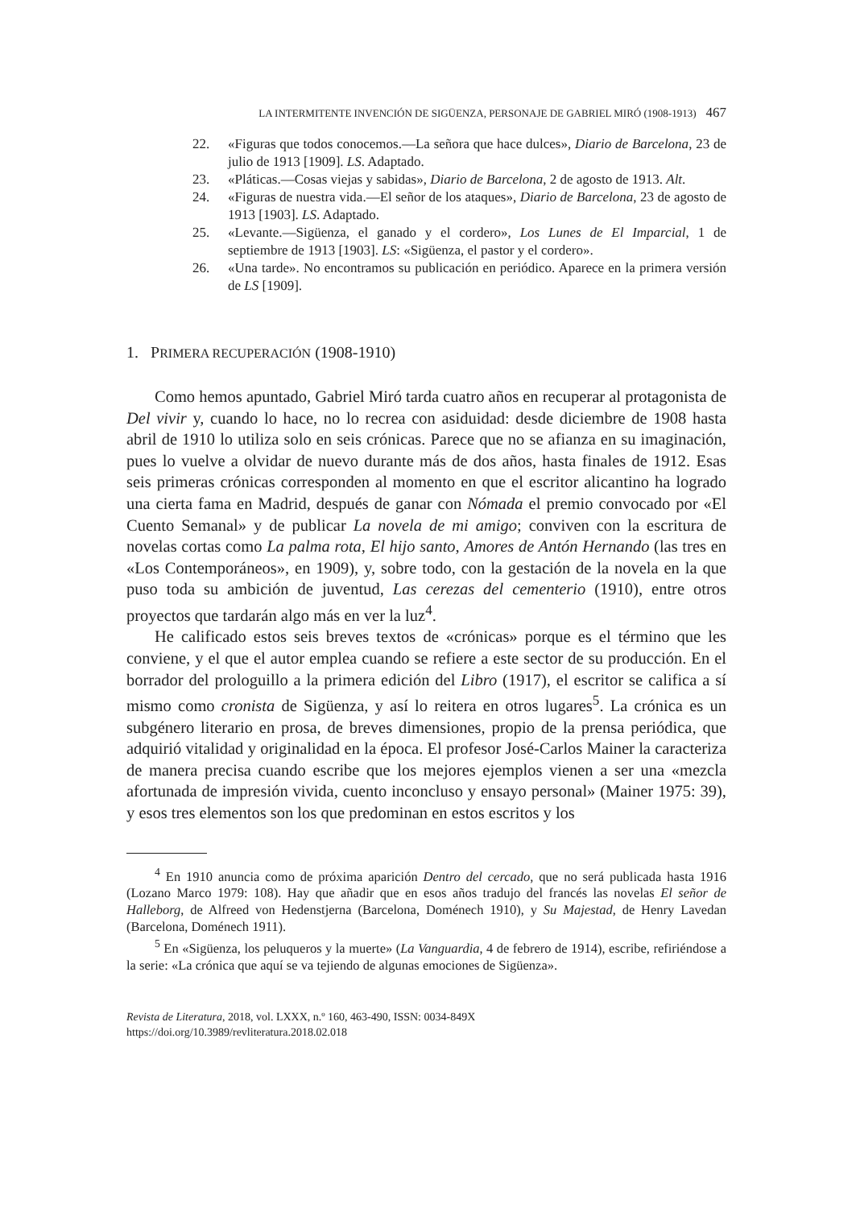LA INTERMITENTE INVENCIÓN DE SIGÜENZA, PERSONAJE DE GABRIEL MIRÓ (1908-1913) 467
22. «Figuras que todos conocemos.—La señora que hace dulces», Diario de Barcelona, 23 de julio de 1913 [1909]. LS. Adaptado.
23. «Pláticas.—Cosas viejas y sabidas», Diario de Barcelona, 2 de agosto de 1913. Alt.
24. «Figuras de nuestra vida.—El señor de los ataques», Diario de Barcelona, 23 de agosto de 1913 [1903]. LS. Adaptado.
25. «Levante.—Sigüenza, el ganado y el cordero», Los Lunes de El Imparcial, 1 de septiembre de 1913 [1903]. LS: «Sigüenza, el pastor y el cordero».
26. «Una tarde». No encontramos su publicación en periódico. Aparece en la primera versión de LS [1909].
1. PRIMERA RECUPERACIÓN (1908-1910)
Como hemos apuntado, Gabriel Miró tarda cuatro años en recuperar al protagonista de Del vivir y, cuando lo hace, no lo recrea con asiduidad: desde diciembre de 1908 hasta abril de 1910 lo utiliza solo en seis crónicas. Parece que no se afianza en su imaginación, pues lo vuelve a olvidar de nuevo durante más de dos años, hasta finales de 1912. Esas seis primeras crónicas corresponden al momento en que el escritor alicantino ha logrado una cierta fama en Madrid, después de ganar con Nómada el premio convocado por «El Cuento Semanal» y de publicar La novela de mi amigo; conviven con la escritura de novelas cortas como La palma rota, El hijo santo, Amores de Antón Hernando (las tres en «Los Contemporáneos», en 1909), y, sobre todo, con la gestación de la novela en la que puso toda su ambición de juventud, Las cerezas del cementerio (1910), entre otros proyectos que tardarán algo más en ver la luz<sup>4</sup>.
He calificado estos seis breves textos de «crónicas» porque es el término que les conviene, y el que el autor emplea cuando se refiere a este sector de su producción. En el borrador del prologuillo a la primera edición del Libro (1917), el escritor se califica a sí mismo como cronista de Sigüenza, y así lo reitera en otros lugares<sup>5</sup>. La crónica es un subgénero literario en prosa, de breves dimensiones, propio de la prensa periódica, que adquirió vitalidad y originalidad en la época. El profesor José-Carlos Mainer la caracteriza de manera precisa cuando escribe que los mejores ejemplos vienen a ser una «mezcla afortunada de impresión vivida, cuento inconcluso y ensayo personal» (Mainer 1975: 39), y esos tres elementos son los que predominan en estos escritos y los
<sup>4</sup> En 1910 anuncia como de próxima aparición Dentro del cercado, que no será publicada hasta 1916 (Lozano Marco 1979: 108). Hay que añadir que en esos años tradujo del francés las novelas El señor de Halleborg, de Alfreed von Hedenstjerna (Barcelona, Doménech 1910), y Su Majestad, de Henry Lavedan (Barcelona, Doménech 1911).
<sup>5</sup> En «Sigüenza, los peluqueros y la muerte» (La Vanguardia, 4 de febrero de 1914), escribe, refiriéndose a la serie: «La crónica que aquí se va tejiendo de algunas emociones de Sigüenza».
Revista de Literatura, 2018, vol. LXXX, n.º 160, 463-490, ISSN: 0034-849X
https://doi.org/10.3989/revliteratura.2018.02.018